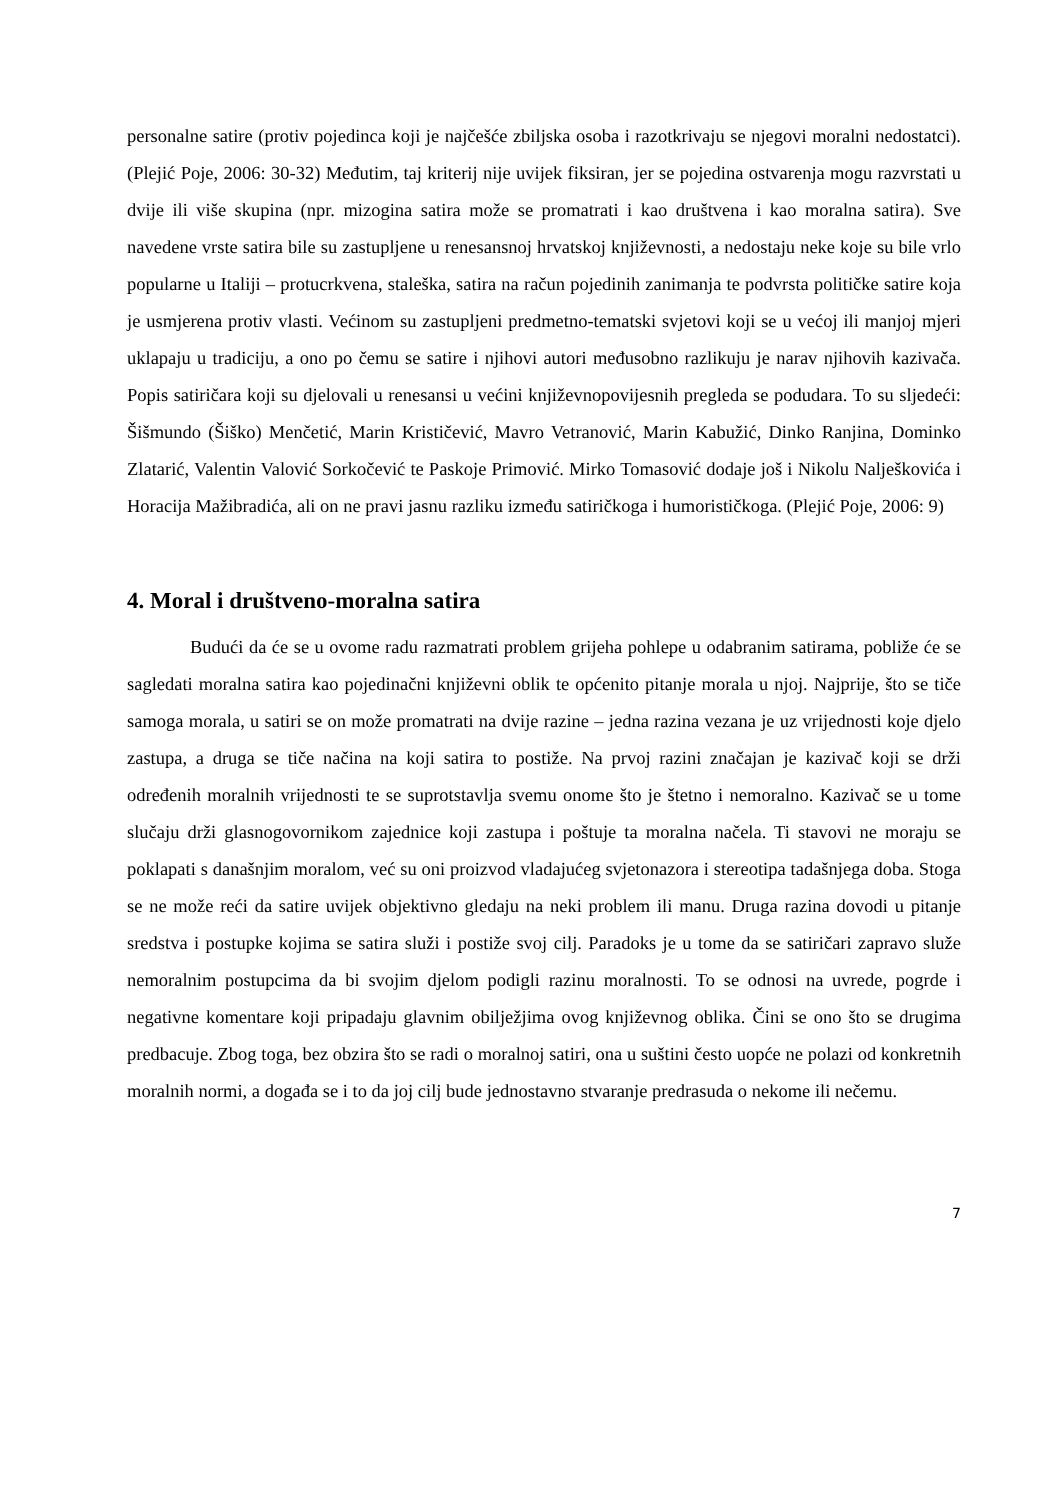personalne satire (protiv pojedinca koji je najčešće zbiljska osoba i razotkrivaju se njegovi moralni nedostatci). (Plejić Poje, 2006: 30-32) Međutim, taj kriterij nije uvijek fiksiran, jer se pojedina ostvarenja mogu razvrstati u dvije ili više skupina (npr. mizogina satira može se promatrati i kao društvena i kao moralna satira). Sve navedene vrste satira bile su zastupljene u renesansnoj hrvatskoj književnosti, a nedostaju neke koje su bile vrlo popularne u Italiji – protucrkvena, staleška, satira na račun pojedinih zanimanja te podvrsta političke satire koja je usmjerena protiv vlasti. Većinom su zastupljeni predmetno-tematski svjetovi koji se u većoj ili manjoj mjeri uklapaju u tradiciju, a ono po čemu se satire i njihovi autori međusobno razlikuju je narav njihovih kazivača. Popis satiričara koji su djelovali u renesansi u većini književnopovijesnih pregleda se podudara. To su sljedeći: Šišmundo (Šiško) Menčetić, Marin Krističević, Mavro Vetranović, Marin Kabužić, Dinko Ranjina, Dominko Zlatarić, Valentin Valović Sorkočević te Paskoje Primović. Mirko Tomasović dodaje još i Nikolu Nalješkovića i Horacija Mažibradića, ali on ne pravi jasnu razliku između satiričkoga i humorističkoga. (Plejić Poje, 2006: 9)
4. Moral i društveno-moralna satira
Budući da će se u ovome radu razmatrati problem grijeha pohlepe u odabranim satirama, pobliže će se sagledati moralna satira kao pojedinačni književni oblik te općenito pitanje morala u njoj. Najprije, što se tiče samoga morala, u satiri se on može promatrati na dvije razine – jedna razina vezana je uz vrijednosti koje djelo zastupa, a druga se tiče načina na koji satira to postiže. Na prvoj razini značajan je kazivač koji se drži određenih moralnih vrijednosti te se suprotstavlja svemu onome što je štetno i nemoralno. Kazivač se u tome slučaju drži glasnogovornikom zajednice koji zastupa i poštuje ta moralna načela. Ti stavovi ne moraju se poklapati s današnjim moralom, već su oni proizvod vladajućeg svjetonazora i stereotipa tadašnjega doba. Stoga se ne može reći da satire uvijek objektivno gledaju na neki problem ili manu. Druga razina dovodi u pitanje sredstva i postupke kojima se satira služi i postiže svoj cilj. Paradoks je u tome da se satiričari zapravo služe nemoralnim postupcima da bi svojim djelom podigli razinu moralnosti. To se odnosi na uvrede, pogrde i negativne komentare koji pripadaju glavnim obilježjima ovog književnog oblika. Čini se ono što se drugima predbacuje. Zbog toga, bez obzira što se radi o moralnoj satiri, ona u suštini često uopće ne polazi od konkretnih moralnih normi, a događa se i to da joj cilj bude jednostavno stvaranje predrasuda o nekome ili nečemu.
7